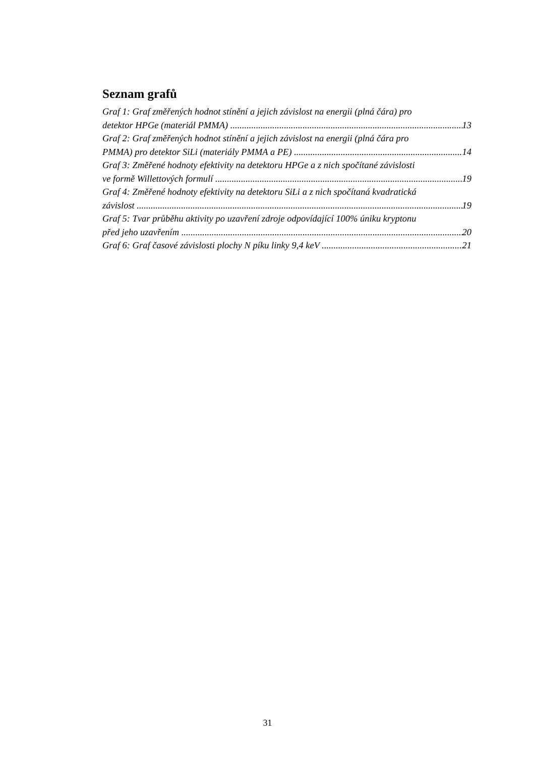Seznam grafů
Graf 1: Graf změřených hodnot stínění a jejich závislost na energii (plná čára) pro
detektor HPGe (materiál PMMA) 13
Graf 2: Graf změřených hodnot stínění a jejich závislost na energii (plná čára pro
PMMA) pro detektor SiLi (materiály PMMA a PE) 14
Graf 3: Změřené hodnoty efektivity na detektoru HPGe a z nich spočítané závislosti
ve formě Willettových formulí 19
Graf 4: Změřené hodnoty efektivity na detektoru SiLi a z nich spočítaná kvadratická
závislost 19
Graf 5: Tvar průběhu aktivity po uzavření zdroje odpovídající 100% úniku kryptonu
před jeho uzavřením 20
Graf 6: Graf časové závislosti plochy N píku linky 9,4 keV 21
31